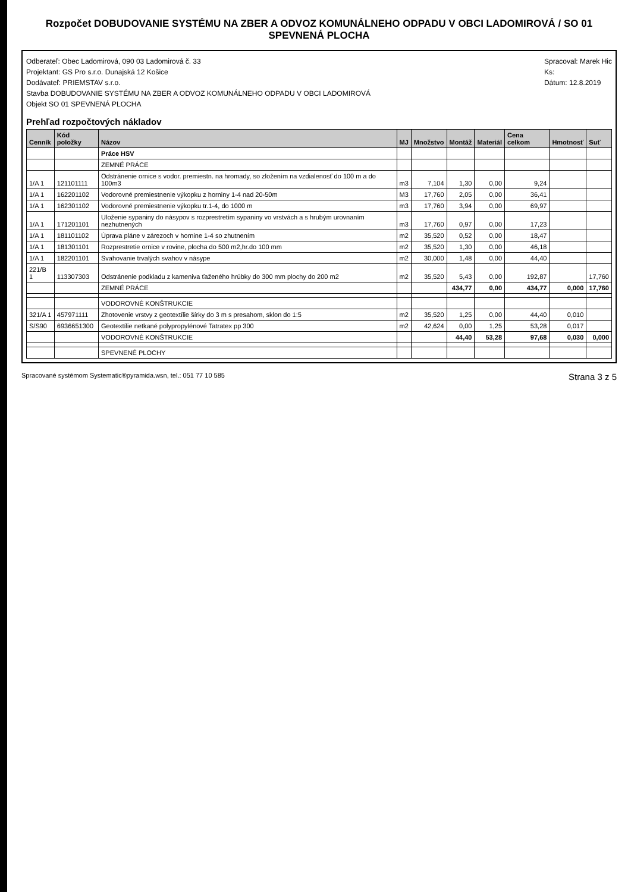Rozpočet DOBUDOVANIE SYSTÉMU NA ZBER A ODVOZ KOMUNÁLNEHO ODPADU V OBCI LADOMIROVÁ / SO 01 SPEVNENÁ PLOCHA
Odberateľ: Obec Ladomirová, 090 03 Ladomirová č. 33
Projektant: GS Pro s.r.o. Dunajská 12 Košice
Dodávateľ: PRIEMSTAV s.r.o.
Stavba DOBUDOVANIE SYSTÉMU NA ZBER A ODVOZ KOMUNÁLNEHO ODPADU V OBCI LADOMIROVÁ
Objekt SO 01 SPEVNENÁ PLOCHA
Spracoval: Marek Hic
Ks:
Dátum: 12.8.2019
Prehľad rozpočtových nákladov
| Cenník | Kód položky | Názov | MJ | Množstvo | Montáž | Materiál | Cena celkom | Hmotnosť | Suť |
| --- | --- | --- | --- | --- | --- | --- | --- | --- | --- |
| | | Práce HSV | | | | | | | |
| | | ZEMNÉ PRÁCE | | | | | | | |
| 1/A 1 | 121101111 | Odstránenie ornice s vodor. premiestn. na hromady, so zložením na vzdialenosť do 100 m a do 100m3 | m3 | 7,104 | 1,30 | 0,00 | 9,24 | | |
| 1/A 1 | 162201102 | Vodorovné premiestnenie výkopku z horniny 1-4 nad 20-50m | M3 | 17,760 | 2,05 | 0,00 | 36,41 | | |
| 1/A 1 | 162301102 | Vodorovné premiestnenie výkopku tr.1-4, do 1000 m | m3 | 17,760 | 3,94 | 0,00 | 69,97 | | |
| 1/A 1 | 171201101 | Uloženie sypaniny do násypov s rozprestretím sypaniny vo vrstvách a s hrubým urovnaním nezhutnených | m3 | 17,760 | 0,97 | 0,00 | 17,23 | | |
| 1/A 1 | 181101102 | Úprava pláne v zárezoch v hornine 1-4 so zhutnením | m2 | 35,520 | 0,52 | 0,00 | 18,47 | | |
| 1/A 1 | 181301101 | Rozprestretie ornice v rovine, plocha do 500 m2,hr.do 100 mm | m2 | 35,520 | 1,30 | 0,00 | 46,18 | | |
| 1/A 1 | 182201101 | Svahovanie trvalých svahov v násype | m2 | 30,000 | 1,48 | 0,00 | 44,40 | | |
| 221/B 1 | 113307303 | Odstránenie podkladu z kameniva ťaženého hrúbky do 300 mm plochy do 200 m2 | m2 | 35,520 | 5,43 | 0,00 | 192,87 | | 17,760 |
| | | ZEMNÉ PRÁCE | | | 434,77 | 0,00 | 434,77 | 0,000 | 17,760 |
| | | VODOROVNÉ KONŠTRUKCIE | | | | | | | |
| 321/A 1 | 457971111 | Zhotovenie vrstvy z geotextílie šírky do 3 m s presahom, sklon do 1:5 | m2 | 35,520 | 1,25 | 0,00 | 44,40 | 0,010 | |
| S/S90 | 6936651300 | Geotextílie netkané polypropylénové Tatratex pp 300 | m2 | 42,624 | 0,00 | 1,25 | 53,28 | 0,017 | |
| | | VODOROVNÉ KONŠTRUKCIE | | | 44,40 | 53,28 | 97,68 | 0,030 | 0,000 |
| | | SPEVNENÉ PLOCHY | | | | | | | |
Spracované systémom Systematic®pyramida.wsn, tel.: 051 77 10 585 Strana 3 z 5